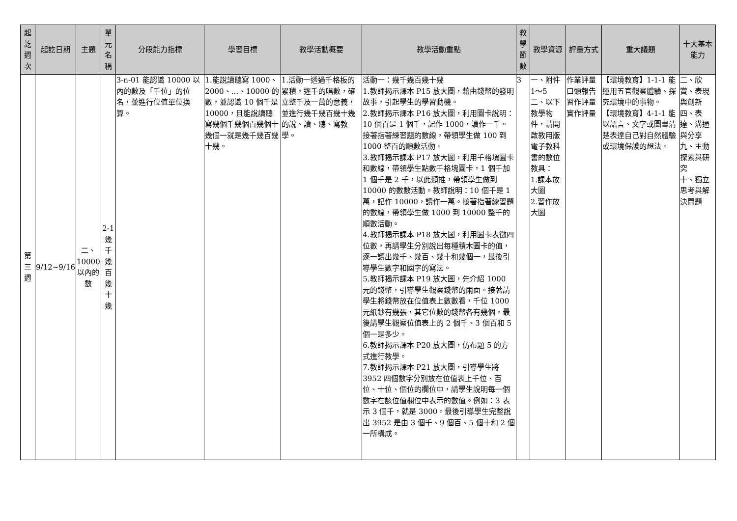| 起訖週次 | 起訖日期 | 主題 | 單元名稱 | 分段能力指標 | 學習目標 | 教學活動概要 | 教學活動重點 | 教學節數 | 教學資源 | 評量方式 | 重大議題 | 十大基本能力 |
| --- | --- | --- | --- | --- | --- | --- | --- | --- | --- | --- | --- | --- |
| 第三週 | 9/12~9/16 | 二、10000以內的數 | 2-1幾千幾百幾十幾 | 3-n-01 能認識 10000 以內的數及「千位」的位名，並進行位值單位換算。 | 1.能說讀聽寫 1000、2000、…、10000 的數，並認識 10 個千是 10000，且能說讀聽寫幾個千幾個百幾個十幾個一就是幾千幾百幾十幾。 | 1.活動一透過千格板的累積，逐千的唱數，確立整千及一萬的意義，並進行幾千幾百幾十幾的說、讀、聽、寫教學。 | 活動一：幾千幾百幾十幾 1.教師揭示課本 P15 放大圖，藉由錢幣的發明故事，引起學生的學習動機。 2.教師揭示課本 P16 放大圖，利用圖卡說明：10 個百是 1 個千，記作 1000，讀作一千。接著指著練習題的數線，帶領學生做 100 到 1000 整百的順數活動。 3.教師揭示課本 P17 放大圖，利用千格塊圖卡和數線，帶領學生點數千格塊圖卡，1 個千加 1 個千是 2 千，以此類推，帶領學生做到 10000 的數數活動。教師說明：10 個千是 1 萬，記作 10000，讀作一萬。接著指著練習題的數線，帶領學生做 1000 到 10000 整千的順數活動。 4.教師揭示課本 P18 放大圖，利用圖卡表徵四位數，再請學生分別說出每種積木圖卡的值，逐一讀出幾千、幾百、幾十和幾個一，最後引導學生數字和國字的寫法。 5.教師揭示課本 P19 放大圖，先介紹 1000 元的錢幣，引導學生觀察錢幣的兩面。接著請學生將錢幣放在位值表上數數看，千位 1000 元紙鈔有幾張，其它位數的錢幣各有幾個，最後請學生觀察位值表上的 2 個千、3 個百和 5 個一是多少。 6.教師揭示課本 P20 放大圖，仿布題 5 的方式進行教學。 7.教師揭示課本 P21 放大圖，引導學生將 3952 四個數字分別放在位值表上千位、百位、十位、個位的欄位中，請學生說明每一個數字在該位值欄位中表示的數值。例如：3 表示 3 個千，就是 3000。最後引導學生完整說出 3952 是由 3 個千、9 個百、5 個十和 2 個一所構成。 | 3 | 一、附件 1～5 二、以下教學物件，請開啟教用版電子教科書的數位教具： 1.課本放大圖 2.習作放大圖 | 作業評量 口頭報告 習作評量 實作評量 | 【環境教育】1-1-1 能運用五官觀察體驗、探究環境中的事物。 【環境教育】4-1-1 能以語言、文字或圖畫清楚表達自己對自然體驗或環境保護的想法。 | 二、欣賞、表現與創新 四、表達、溝通與分享 九、主動探索與研究 十、獨立思考與解決問題 |